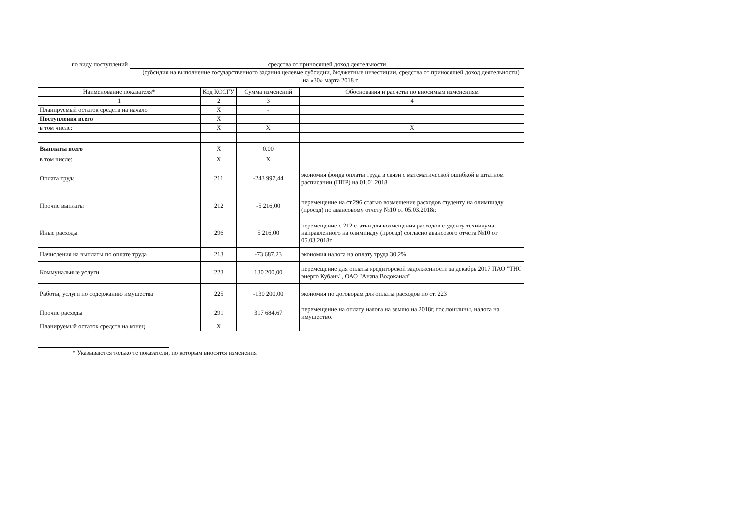по виду поступлений средства от приносящей доход деятельности
(субсидия на выполнение государственного задания целевые субсидии, бюджетные инвестиции, средства от приносящей доход деятельности)
на «30» марта 2018 г.
| Наименование показателя* | Код КОСГУ | Сумма изменений | Обоснования и расчеты по вносимым изменениям |
| --- | --- | --- | --- |
| 1 | 2 | 3 | 4 |
| Планируемый остаток средств на начало | X | - | |
| Поступления всего | X | | |
| в том числе: | X | X | X |
| Выплаты всего | X | 0,00 | |
| в том числе: | X | X | |
| Оплата труда | 211 | -243 997,44 | экономия фонда оплаты труда в связи с математической ошибкой в штатном расписании (ППР) на 01.01.2018 |
| Прочие выплаты | 212 | -5 216,00 | перемещение на ст.296 статью возмещение расходов студенту на олимпиаду (проезд) по авансовому отчету №10 от 05.03.2018г. |
| Иные расходы | 296 | 5 216,00 | перемещение с 212 статьи для возмещения расходов студенту техникума, направленного на олимпиаду (проезд) согласно авансового отчета №10 от 05.03.2018г. |
| Начисления на выплаты по оплате труда | 213 | -73 687,23 | экономия налога на оплату труда 30,2% |
| Коммунальные услуги | 223 | 130 200,00 | перемещение для оплаты кредиторской задолженности за декабрь 2017 ПАО "ТНС энерго Кубань", ОАО "Анапа Водоканал" |
| Работы, услуги по содержанию имущества | 225 | -130 200,00 | экономия по договорам для оплаты расходов по ст. 223 |
| Прочие расходы | 291 | 317 684,67 | перемещение на оплату налога на землю на 2018г, гос.пошлины, налога на имущество. |
| Планируемый остаток средств на конец | X | | |
* Указываются только те показатели, по которым вносятся изменения